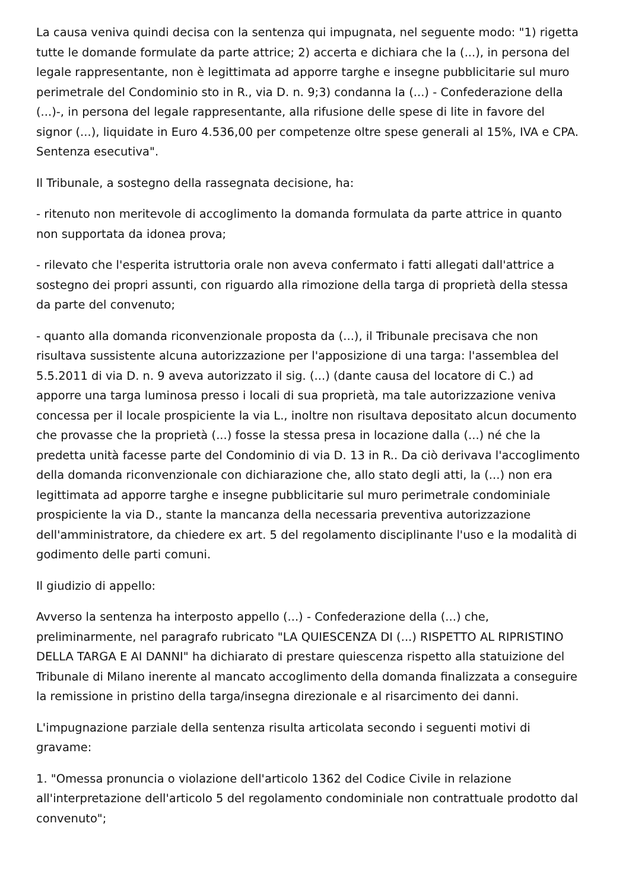La causa veniva quindi decisa con la sentenza qui impugnata, nel seguente modo: "1) rigetta tutte le domande formulate da parte attrice; 2) accerta e dichiara che la (...), in persona del legale rappresentante, non è legittimata ad apporre targhe e insegne pubblicitarie sul muro perimetrale del Condominio sto in R., via D. n. 9;3) condanna la (...) - Confederazione della (...)-, in persona del legale rappresentante, alla rifusione delle spese di lite in favore del signor (...), liquidate in Euro 4.536,00 per competenze oltre spese generali al 15%, IVA e CPA. Sentenza esecutiva".
Il Tribunale, a sostegno della rassegnata decisione, ha:
- ritenuto non meritevole di accoglimento la domanda formulata da parte attrice in quanto non supportata da idonea prova;
- rilevato che l'esperita istruttoria orale non aveva confermato i fatti allegati dall'attrice a sostegno dei propri assunti, con riguardo alla rimozione della targa di proprietà della stessa da parte del convenuto;
- quanto alla domanda riconvenzionale proposta da (...), il Tribunale precisava che non risultava sussistente alcuna autorizzazione per l'apposizione di una targa: l'assemblea del 5.5.2011 di via D. n. 9 aveva autorizzato il sig. (...) (dante causa del locatore di C.) ad apporre una targa luminosa presso i locali di sua proprietà, ma tale autorizzazione veniva concessa per il locale prospiciente la via L., inoltre non risultava depositato alcun documento che provasse che la proprietà (...) fosse la stessa presa in locazione dalla (...) né che la predetta unità facesse parte del Condominio di via D. 13 in R.. Da ciò derivava l'accoglimento della domanda riconvenzionale con dichiarazione che, allo stato degli atti, la (...) non era legittimata ad apporre targhe e insegne pubblicitarie sul muro perimetrale condominiale prospiciente la via D., stante la mancanza della necessaria preventiva autorizzazione dell'amministratore, da chiedere ex art. 5 del regolamento disciplinante l'uso e la modalità di godimento delle parti comuni.
Il giudizio di appello:
Avverso la sentenza ha interposto appello (...) - Confederazione della (...) che, preliminarmente, nel paragrafo rubricato "LA QUIESCENZA DI (...) RISPETTO AL RIPRISTINO DELLA TARGA E AI DANNI" ha dichiarato di prestare quiescenza rispetto alla statuizione del Tribunale di Milano inerente al mancato accoglimento della domanda finalizzata a conseguire la remissione in pristino della targa/insegna direzionale e al risarcimento dei danni.
L'impugnazione parziale della sentenza risulta articolata secondo i seguenti motivi di gravame:
1. "Omessa pronuncia o violazione dell'articolo 1362 del Codice Civile in relazione all'interpretazione dell'articolo 5 del regolamento condominiale non contrattuale prodotto dal convenuto";